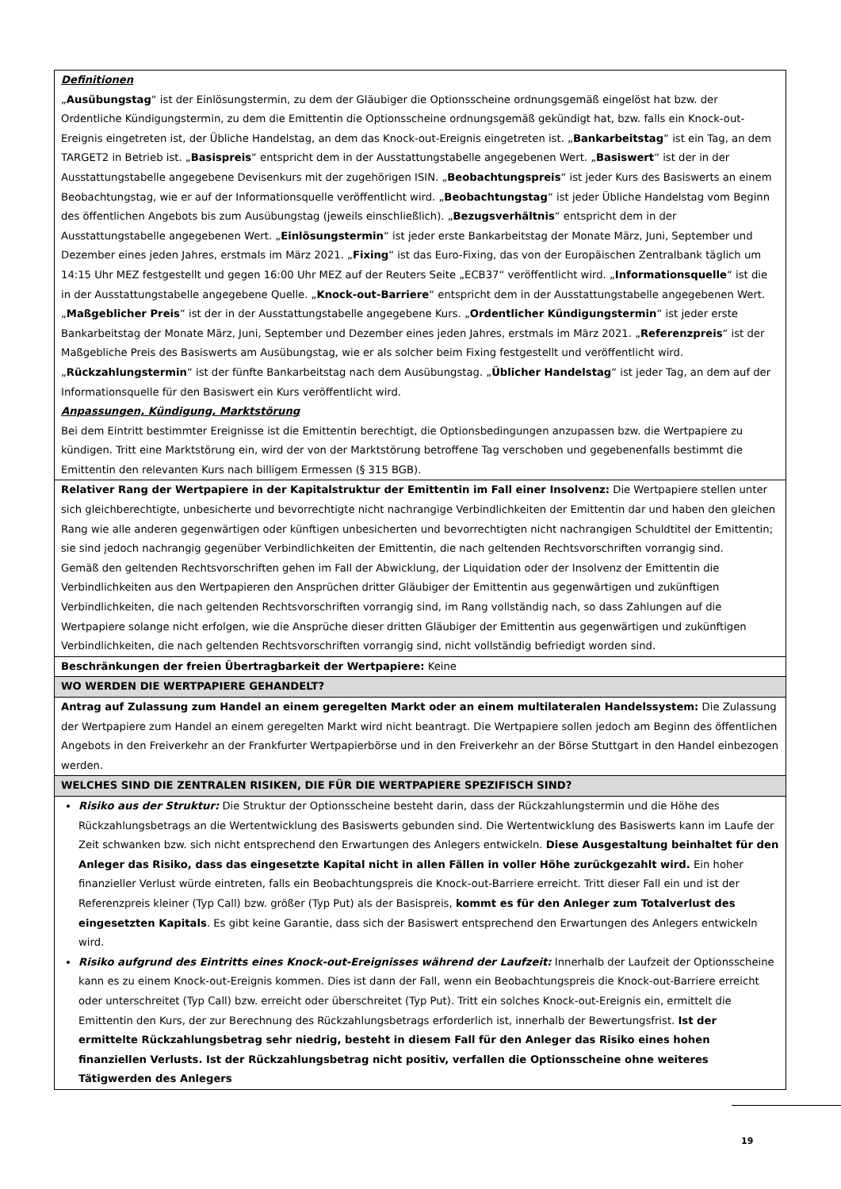| Definitionen „ Ausübungstag “ ist der Einlösungstermin, zu dem der Gläubiger die Optionsscheine ordnungsgemäß eingelöst hat bzw. der Ordentliche Kündigungstermin, zu dem die Emittentin die Optionsscheine ordnungsgemäß gekündigt hat, bzw. falls ein Knock-out-Ereignis eingetreten ist, der Übliche Handelstag, an dem das Knock-out-Ereignis eingetreten ist. „ Bankarbeitstag “ ist ein Tag, an dem TARGET2 in Betrieb ist. „ Basispreis “ entspricht dem in der Ausstattungstabelle angegebenen Wert. „ Basiswert “ ist der in der Ausstattungstabelle angegebene Devisenkurs mit der zugehörigen ISIN. „ Beobachtungspreis “ ist jeder Kurs des Basiswerts an einem Beobachtungstag, wie er auf der Informationsquelle veröffentlicht wird. „ Beobachtungstag “ ist jeder Übliche Handelstag vom Beginn des öffentlichen Angebots bis zum Ausübungstag (jeweils einschließlich). „ Bezugsverhältnis “ entspricht dem in der Ausstattungstabelle angegebenen Wert. „ Einlösungstermin “ ist jeder erste Bankarbeitstag der Monate März, Juni, September und Dezember eines jeden Jahres, erstmals im März 2021. „ Fixing “ ist das Euro-Fixing, das von der Europäischen Zentralbank täglich um 14:15 Uhr MEZ festgestellt und gegen 16:00 Uhr MEZ auf der Reuters Seite „ECB37“ veröffentlicht wird. „ Informationsquelle “ ist die in der Ausstattungstabelle angegebene Quelle. „ Knock-out-Barriere “ entspricht dem in der Ausstattungstabelle angegebenen Wert. „ Maßgeblicher Preis “ ist der in der Ausstattungstabelle angegebene Kurs. „ Ordentlicher Kündigungstermin “ ist jeder erste Bankarbeitstag der Monate März, Juni, September und Dezember eines jeden Jahres, erstmals im März 2021. „ Referenzpreis “ ist der Maßgebliche Preis des Basiswerts am Ausübungstag, wie er als solcher beim Fixing festgestellt und veröffentlicht wird. „ Rückzahlungstermin “ ist der fünfte Bankarbeitstag nach dem Ausübungstag. „ Üblicher Handelstag “ ist jeder Tag, an dem auf der Informationsquelle für den Basiswert ein Kurs veröffentlicht wird. Anpassungen, Kündigung, Marktstörung Bei dem Eintritt bestimmter Ereignisse ist die Emittentin berechtigt, die Optionsbedingungen anzupassen bzw. die Wertpapiere zu kündigen. Tritt eine Marktstörung ein, wird der von der Marktstörung betroffene Tag verschoben und gegebenenfalls bestimmt die Emittentin den relevanten Kurs nach billigem Ermessen (§ 315 BGB). |
| Relativer Rang der Wertpapiere in der Kapitalstruktur der Emittentin im Fall einer Insolvenz: Die Wertpapiere stellen unter sich gleichberechtigte, unbesicherte und bevorrechtigte nicht nachrangige Verbindlichkeiten der Emittentin dar und haben den gleichen Rang wie alle anderen gegenwärtigen oder künftigen unbesicherten und bevorrechtigten nicht nachrangigen Schuldtitel der Emittentin; sie sind jedoch nachrangig gegenüber Verbindlichkeiten der Emittentin, die nach geltenden Rechtsvorschriften vorrangig sind. Gemäß den geltenden Rechtsvorschriften gehen im Fall der Abwicklung, der Liquidation oder der Insolvenz der Emittentin die Verbindlichkeiten aus den Wertpapieren den Ansprüchen dritter Gläubiger der Emittentin aus gegenwärtigen und zukünftigen Verbindlichkeiten, die nach geltenden Rechtsvorschriften vorrangig sind, im Rang vollständig nach, so dass Zahlungen auf die Wertpapiere solange nicht erfolgen, wie die Ansprüche dieser dritten Gläubiger der Emittentin aus gegenwärtigen und zukünftigen Verbindlichkeiten, die nach geltenden Rechtsvorschriften vorrangig sind, nicht vollständig befriedigt worden sind. |
| Beschränkungen der freien Übertragbarkeit der Wertpapiere: Keine |
| WO WERDEN DIE WERTPAPIERE GEHANDELT? |
| Antrag auf Zulassung zum Handel an einem geregelten Markt oder an einem multilateralen Handelssystem: Die Zulassung der Wertpapiere zum Handel an einem geregelten Markt wird nicht beantragt. Die Wertpapiere sollen jedoch am Beginn des öffentlichen Angebots in den Freiverkehr an der Frankfurter Wertpapierbörse und in den Freiverkehr an der Börse Stuttgart in den Handel einbezogen werden. |
| WELCHES SIND DIE ZENTRALEN RISIKEN, DIE FÜR DIE WERTPAPIERE SPEZIFISCH SIND? |
| Risiko aus der Struktur: Die Struktur der Optionsscheine besteht darin, dass der Rückzahlungstermin und die Höhe des Rückzahlungsbetrags an die Wertentwicklung des Basiswerts gebunden sind. Die Wertentwicklung des Basiswerts kann im Laufe der Zeit schwanken bzw. sich nicht entsprechend den Erwartungen des Anlegers entwickeln. Diese Ausgestaltung beinhaltet für den Anleger das Risiko, dass das eingesetzte Kapital nicht in allen Fällen in voller Höhe zurückgezahlt wird. Ein hoher finanzieller Verlust würde eintreten, falls ein Beobachtungspreis die Knock-out-Barriere erreicht. Tritt dieser Fall ein und ist der Referenzpreis kleiner (Typ Call) bzw. größer (Typ Put) als der Basispreis, kommt es für den Anleger zum Totalverlust des eingesetzten Kapitals . Es gibt keine Garantie, dass sich der Basiswert entsprechend den Erwartungen des Anlegers entwickeln wird. Risiko aufgrund des Eintritts eines Knock-out-Ereignisses während der Laufzeit: Innerhalb der Laufzeit der Optionsscheine kann es zu einem Knock-out-Ereignis kommen. Dies ist dann der Fall, wenn ein Beobachtungspreis die Knock-out-Barriere erreicht oder unterschreitet (Typ Call) bzw. erreicht oder überschreitet (Typ Put). Tritt ein solches Knock-out-Ereignis ein, ermittelt die Emittentin den Kurs, der zur Berechnung des Rückzahlungsbetrags erforderlich ist, innerhalb der Bewertungsfrist. Ist der ermittelte Rückzahlungsbetrag sehr niedrig, besteht in diesem Fall für den Anleger das Risiko eines hohen finanziellen Verlusts. Ist der Rückzahlungsbetrag nicht positiv, verfallen die Optionsscheine ohne weiteres Tätigwerden des Anlegers |
19